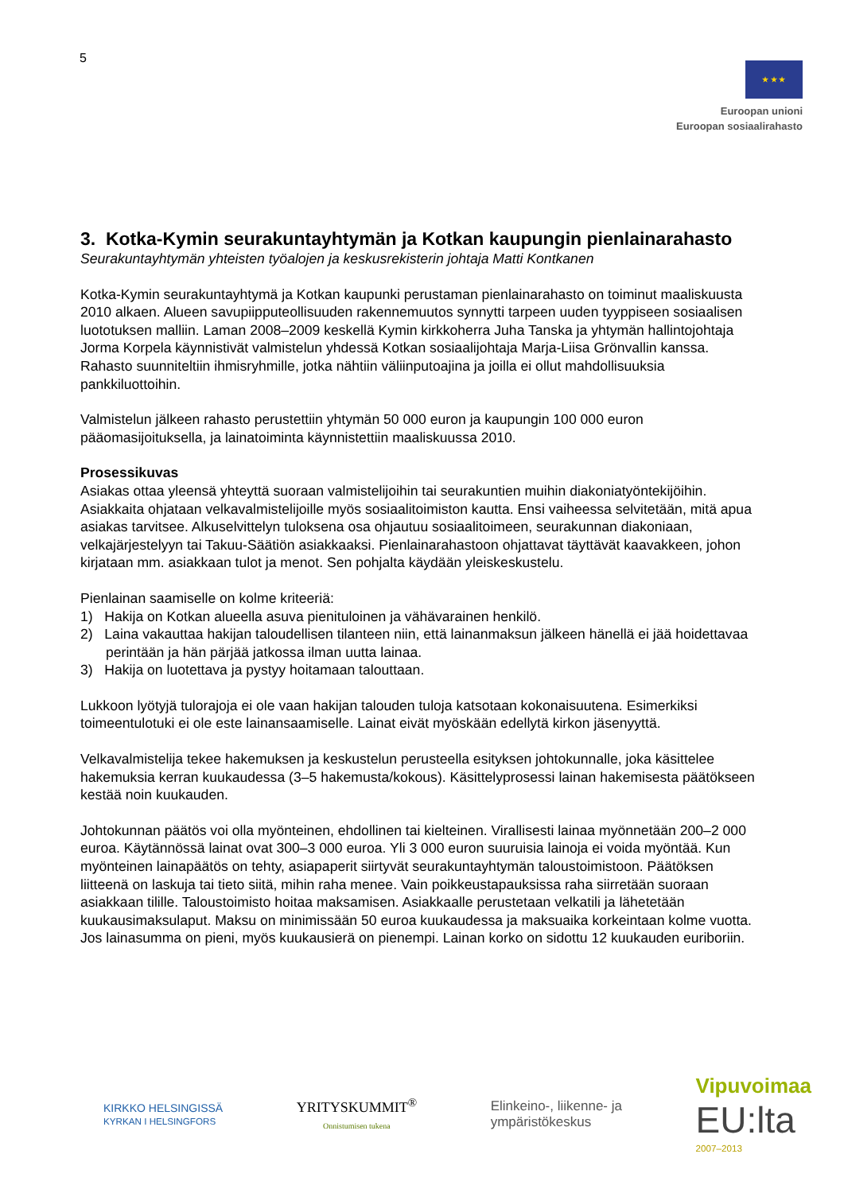5
★ ★ ★
Euroopan unioni
Euroopan sosiaalirahasto
3. Kotka-Kymin seurakuntayhtymän ja Kotkan kaupungin pienlainarahasto
Seurakuntayhtymän yhteisten työalojen ja keskusrekisterin johtaja Matti Kontkanen
Kotka-Kymin seurakuntayhtymä ja Kotkan kaupunki perustaman pienlainarahasto on toiminut maaliskuusta 2010 alkaen. Alueen savupiipputeollisuuden rakennemuutos synnytti tarpeen uuden tyyppiseen sosiaalisen luototuksen malliin. Laman 2008–2009 keskellä Kymin kirkkoherra Juha Tanska ja yhtymän hallintojohtaja Jorma Korpela käynnistivät valmistelun yhdessä Kotkan sosiaalijohtaja Marja-Liisa Grönvallin kanssa. Rahasto suunniteltiin ihmisryhmille, jotka nähtiin väliinputoajina ja joilla ei ollut mahdollisuuksia pankkiluottoihin.
Valmistelun jälkeen rahasto perustettiin yhtymän 50 000 euron ja kaupungin 100 000 euron pääomasijoituksella, ja lainatoiminta käynnistettiin maaliskuussa 2010.
Prosessikuvas
Asiakas ottaa yleensä yhteyttä suoraan valmistelijoihin tai seurakuntien muihin diakoniatyöntekijöihin. Asiakkaita ohjataan velkavalmistelijoille myös sosiaalitoimiston kautta. Ensi vaiheessa selvitetään, mitä apua asiakas tarvitsee. Alkuselvittelyn tuloksena osa ohjautuu sosiaalitoimeen, seurakunnan diakoniaan, velkajärjestelyyn tai Takuu-Säätiön asiakkaaksi. Pienlainarahastoon ohjattavat täyttävät kaavakkeen, johon kirjataan mm. asiakkaan tulot ja menot. Sen pohjalta käydään yleiskeskustelu.
Pienlainan saamiselle on kolme kriteeriä:
1) Hakija on Kotkan alueella asuva pienituloinen ja vähävarainen henkilö.
2) Laina vakauttaa hakijan taloudellisen tilanteen niin, että lainanmaksun jälkeen hänellä ei jää hoidettavaa perintään ja hän pärjää jatkossa ilman uutta lainaa.
3) Hakija on luotettava ja pystyy hoitamaan talouttaan.
Lukkoon lyötyjä tulorajoja ei ole vaan hakijan talouden tuloja katsotaan kokonaisuutena. Esimerkiksi toimeentulotuki ei ole este lainansaamiselle. Lainat eivät myöskään edellytä kirkon jäsenyyttä.
Velkavalmistelija tekee hakemuksen ja keskustelun perusteella esityksen johtokunnalle, joka käsittelee hakemuksia kerran kuukaudessa (3–5 hakemusta/kokous). Käsittelyprosessi lainan hakemisesta päätökseen kestää noin kuukauden.
Johtokunnan päätös voi olla myönteinen, ehdollinen tai kielteinen. Virallisesti lainaa myönnetään 200–2 000 euroa. Käytännössä lainat ovat 300–3 000 euroa. Yli 3 000 euron suuruisia lainoja ei voida myöntää. Kun myönteinen lainapäätös on tehty, asiapaperit siirtyvät seurakuntayhtymän taloustoimistoon. Päätöksen liitteenä on laskuja tai tieto siitä, mihin raha menee. Vain poikkeustapauksissa raha siirretään suoraan asiakkaan tilille. Taloustoimisto hoitaa maksamisen. Asiakkaalle perustetaan velkatili ja lähetetään kuukausimaksulaput. Maksu on minimissään 50 euroa kuukaudessa ja maksuaika korkeintaan kolme vuotta. Jos lainasumma on pieni, myös kuukausierä on pienempi. Lainan korko on sidottu 12 kuukauden euriboriin.
KIRKKO HELSINGISSÄ
KYRKAN I HELSINGFORS
YRITYSKUMMIT<sup>®</sup>
Onnistumisen tukena
Elinkeino-, liikenne- ja
ympäristökeskus
Vipuvoimaa
EU:lta
2007–2013